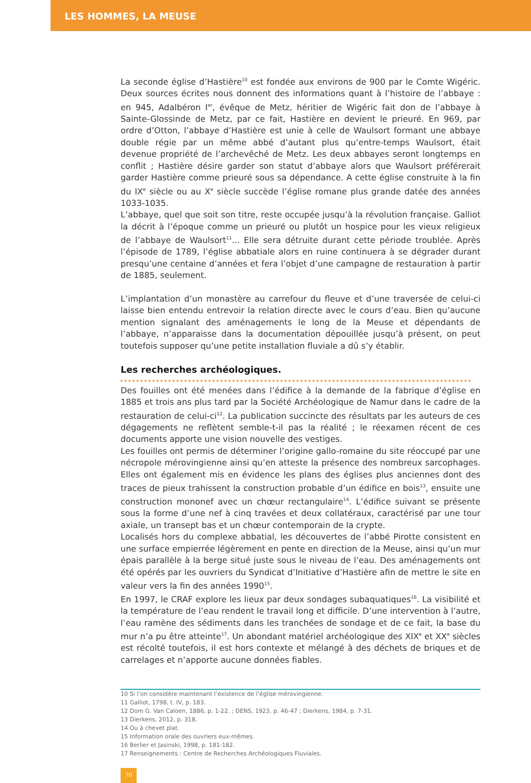LES HOMMES, LA MEUSE
La seconde église d’Hastière<sup>10</sup> est fondée aux environs de 900 par le Comte Wigéric. Deux sources écrites nous donnent des informations quant à l’histoire de l’abbaye : en 945, Adalbéron I<sup>er</sup>, évêque de Metz, héritier de Wigéric fait don de l’abbaye à Sainte-Glossinde de Metz, par ce fait, Hastière en devient le prieuré. En 969, par ordre d’Otton, l’abbaye d’Hastière est unie à celle de Waulsort formant une abbaye double régie par un même abbé d’autant plus qu’entre-temps Waulsort, était devenue propriété de l’archevêché de Metz. Les deux abbayes seront longtemps en conflit ; Hastière désire garder son statut d’abbaye alors que Waulsort préférerait garder Hastière comme prieuré sous sa dépendance. A cette église construite à la fin du IX<sup>e</sup> siècle ou au X<sup>e</sup> siècle succède l’église romane plus grande datée des années 1033-1035.
L’abbaye, quel que soit son titre, reste occupée jusqu’à la révolution française. Galliot la décrit à l’époque comme un prieuré ou plutôt un hospice pour les vieux religieux de l’abbaye de Waulsort<sup>11</sup>... Elle sera détruite durant cette période troublée. Après l’épisode de 1789, l’église abbatiale alors en ruine continuera à se dégrader durant presqu’une centaine d’années et fera l’objet d’une campagne de restauration à partir de 1885, seulement.
L’implantation d’un monastère au carrefour du fleuve et d’une traversée de celui-ci laisse bien entendu entrevoir la relation directe avec le cours d’eau. Bien qu’aucune mention signalant des aménagements le long de la Meuse et dépendants de l’abbaye, n’apparaisse dans la documentation dépouillée jusqu’à présent, on peut toutefois supposer qu’une petite installation fluviale a dû s’y établir.
Les recherches archéologiques.
Des fouilles ont été menées dans l’édifice à la demande de la fabrique d’église en 1885 et trois ans plus tard par la Société Archéologique de Namur dans le cadre de la restauration de celui-ci<sup>12</sup>. La publication succincte des résultats par les auteurs de ces dégagements ne reflètent semble-t-il pas la réalité ; le réexamen récent de ces documents apporte une vision nouvelle des vestiges.
Les fouilles ont permis de déterminer l’origine gallo-romaine du site réoccupé par une nécropole mérovingienne ainsi qu’en atteste la présence des nombreux sarcophages. Elles ont également mis en évidence les plans des églises plus anciennes dont des traces de pieux trahissent la construction probable d’un édifice en bois<sup>13</sup>, ensuite une construction mononef avec un chœur rectangulaire<sup>14</sup>. L’édifice suivant se présente sous la forme d’une nef à cinq travées et deux collatéraux, caractérisé par une tour axiale, un transept bas et un chœur contemporain de la crypte.
Localisés hors du complexe abbatial, les découvertes de l’abbé Pirotte consistent en une surface empierrée légèrement en pente en direction de la Meuse, ainsi qu’un mur épais parallèle à la berge situé juste sous le niveau de l’eau. Des aménagements ont été opérés par les ouvriers du Syndicat d’Initiative d’Hastière afin de mettre le site en valeur vers la fin des années 1990<sup>15</sup>.
En 1997, le CRAF explore les lieux par deux sondages subaquatiques<sup>16</sup>. La visibilité et la température de l’eau rendent le travail long et difficile. D’une intervention à l’autre, l’eau ramène des sédiments dans les tranchées de sondage et de ce fait, la base du mur n’a pu être atteinte<sup>17</sup>. Un abondant matériel archéologique des XIX<sup>e</sup> et XX<sup>e</sup> siècles est récolté toutefois, il est hors contexte et mélangé à des déchets de briques et de carrelages et n’apporte aucune données fiables.
10 Si l’on considère maintenant l’existence de l’église mérovingienne.
11 Galliot, 1798, t. IV, p. 183.
12 Dom G. Van Caloen, 1886, p. 1-22. ; DENS, 1923, p. 46-47 ; Dierkens, 1984, p. 7-31.
13 Dierkens, 2012, p. 318.
14 Ou à chevet plat.
15 Information orale des ouvriers eux-mêmes.
16 Berlier et Jasinski, 1998, p. 181-182.
17 Renseignements : Centre de Recherches Archéologiques Fluviales.
70